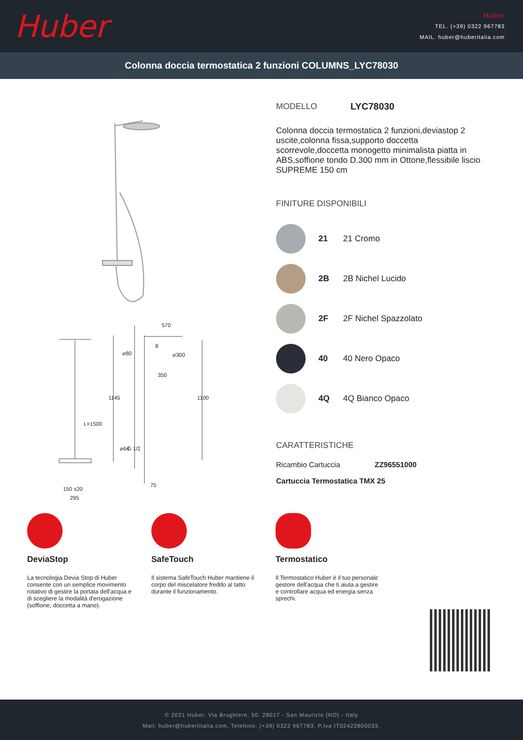Huber
Huber
TEL. (+39) 0322 967783
MAIL. huber@huberitalia.com
Colonna doccia termostatica 2 funzioni COLUMNS_LYC78030
570
⌀300
350
L=1500
75
150 ±20
295
1145
1100
⌀80
⌀64
G 1/2
8
MODELLO LYC78030
Colonna doccia termostatica 2 funzioni,deviastop 2 uscite,colonna fissa,supporto doccetta scorrevole,doccetta monogetto minimalista piatta in ABS,soffione tondo D.300 mm in Ottone,flessibile liscio SUPREME 150 cm
FINITURE DISPONIBILI
21 21 Cromo
2B 2B Nichel Lucido
2F 2F Nichel Spazzolato
40 40 Nero Opaco
4Q 4Q Bianco Opaco
CARATTERISTICHE
Ricambio Cartuccia ZZ96551000
Cartuccia Termostatica TMX 25
DeviaStop
La tecnologia Devia Stop di Huber consente con un semplice movimento rotativo di gestire la portata dell'acqua e di scegliere la modalità d'erogazione (soffione, doccetta a mano).
SafeTouch
Il sistema SafeTouch Huber mantiene il corpo del miscelatore freddo al tatto durante il funzionamento.
Termostatico
Il Termostatico Huber è il tuo personale gestore dell'acqua che ti aiuta a gestire e controllare acqua ed energia senza sprechi.
© 2021 Huber. Via Brughiere, 50. 28017 - San Maurizio (NO) - Italy
Mail: huber@hubertitalia.com, Telefono: (+39) 0322 967783, P.Iva IT02422800033.